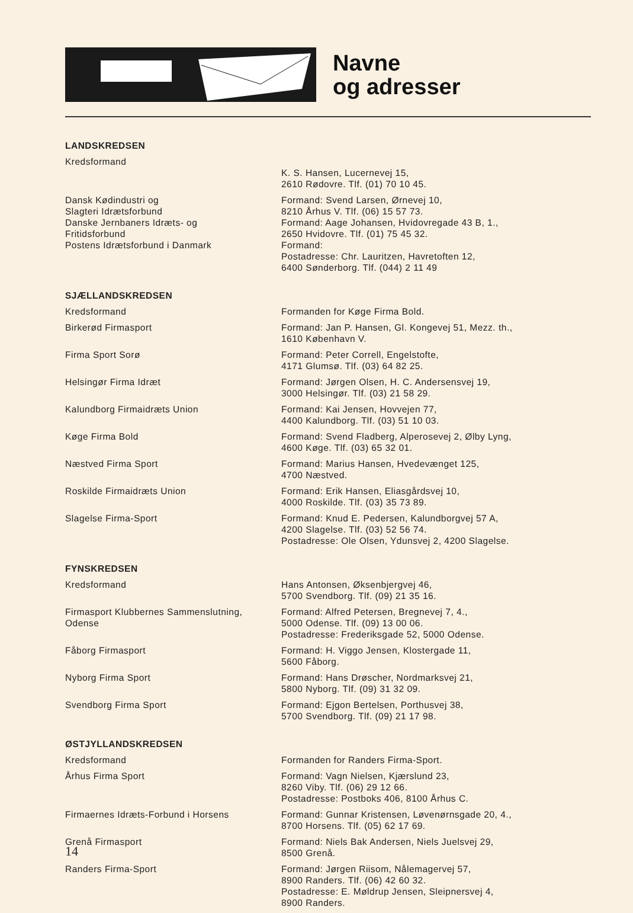Navne
og adresser
| LANDSKREDSEN | |
| Kredsformand | K. S. Hansen, Lucernevej 15, 2610 Rødovre. Tlf. (01) 70 10 45. |
| Dansk Kødindustri og Slagteri Idrætsforbund Danske Jernbaners Idræts- og Fritidsforbund Postens Idrætsforbund i Danmark | Formand: Svend Larsen, Ørnevej 10, 8210 Århus V. Tlf. (06) 15 57 73. Formand: Aage Johansen, Hvidovregade 43 B, 1., 2650 Hvidovre. Tlf. (01) 75 45 32. Formand: Postadresse: Chr. Lauritzen, Havretoften 12, 6400 Sønderborg. Tlf. (044) 2 11 49 |
| SJÆLLANDSKREDSEN | |
| Kredsformand | Formanden for Køge Firma Bold. |
| Birkerød Firmasport | Formand: Jan P. Hansen, Gl. Kongevej 51, Mezz. th., 1610 København V. |
| Firma Sport Sorø | Formand: Peter Correll, Engelstofte, 4171 Glumsø. Tlf. (03) 64 82 25. |
| Helsingør Firma Idræt | Formand: Jørgen Olsen, H. C. Andersensvej 19, 3000 Helsingør. Tlf. (03) 21 58 29. |
| Kalundborg Firmaidræts Union | Formand: Kai Jensen, Hovvejen 77, 4400 Kalundborg. Tlf. (03) 51 10 03. |
| Køge Firma Bold | Formand: Svend Fladberg, Alperosevej 2, Ølby Lyng, 4600 Køge. Tlf. (03) 65 32 01. |
| Næstved Firma Sport | Formand: Marius Hansen, Hvedevænget 125, 4700 Næstved. |
| Roskilde Firmaidræts Union | Formand: Erik Hansen, Eliasgårdsvej 10, 4000 Roskilde. Tlf. (03) 35 73 89. |
| Slagelse Firma-Sport | Formand: Knud E. Pedersen, Kalundborgvej 57 A, 4200 Slagelse. Tlf. (03) 52 56 74. Postadresse: Ole Olsen, Ydunsvej 2, 4200 Slagelse. |
| FYNSKREDSEN | |
| Kredsformand | Hans Antonsen, Øksenbjergvej 46, 5700 Svendborg. Tlf. (09) 21 35 16. |
| Firmasport Klubbernes Sammenslutning, Odense | Formand: Alfred Petersen, Bregnevej 7, 4., 5000 Odense. Tlf. (09) 13 00 06. Postadresse: Frederiksgade 52, 5000 Odense. |
| Fåborg Firmasport | Formand: H. Viggo Jensen, Klostergade 11, 5600 Fåborg. |
| Nyborg Firma Sport | Formand: Hans Drøscher, Nordmarksvej 21, 5800 Nyborg. Tlf. (09) 31 32 09. |
| Svendborg Firma Sport | Formand: Ejgon Bertelsen, Porthusvej 38, 5700 Svendborg. Tlf. (09) 21 17 98. |
| ØSTJYLLANDSKREDSEN | |
| Kredsformand | Formanden for Randers Firma-Sport. |
| Århus Firma Sport | Formand: Vagn Nielsen, Kjærslund 23, 8260 Viby. Tlf. (06) 29 12 66. Postadresse: Postboks 406, 8100 Århus C. |
| Firmaernes Idræts-Forbund i Horsens | Formand: Gunnar Kristensen, Løvenørnsgade 20, 4., 8700 Horsens. Tlf. (05) 62 17 69. |
| Grenå Firmasport | Formand: Niels Bak Andersen, Niels Juelsvej 29, 8500 Grenå. |
| Randers Firma-Sport | Formand: Jørgen Riisom, Nålemagervej 57, 8900 Randers. Tlf. (06) 42 60 32. Postadresse: E. Møldrup Jensen, Sleipnersvej 4, 8900 Randers. |
14